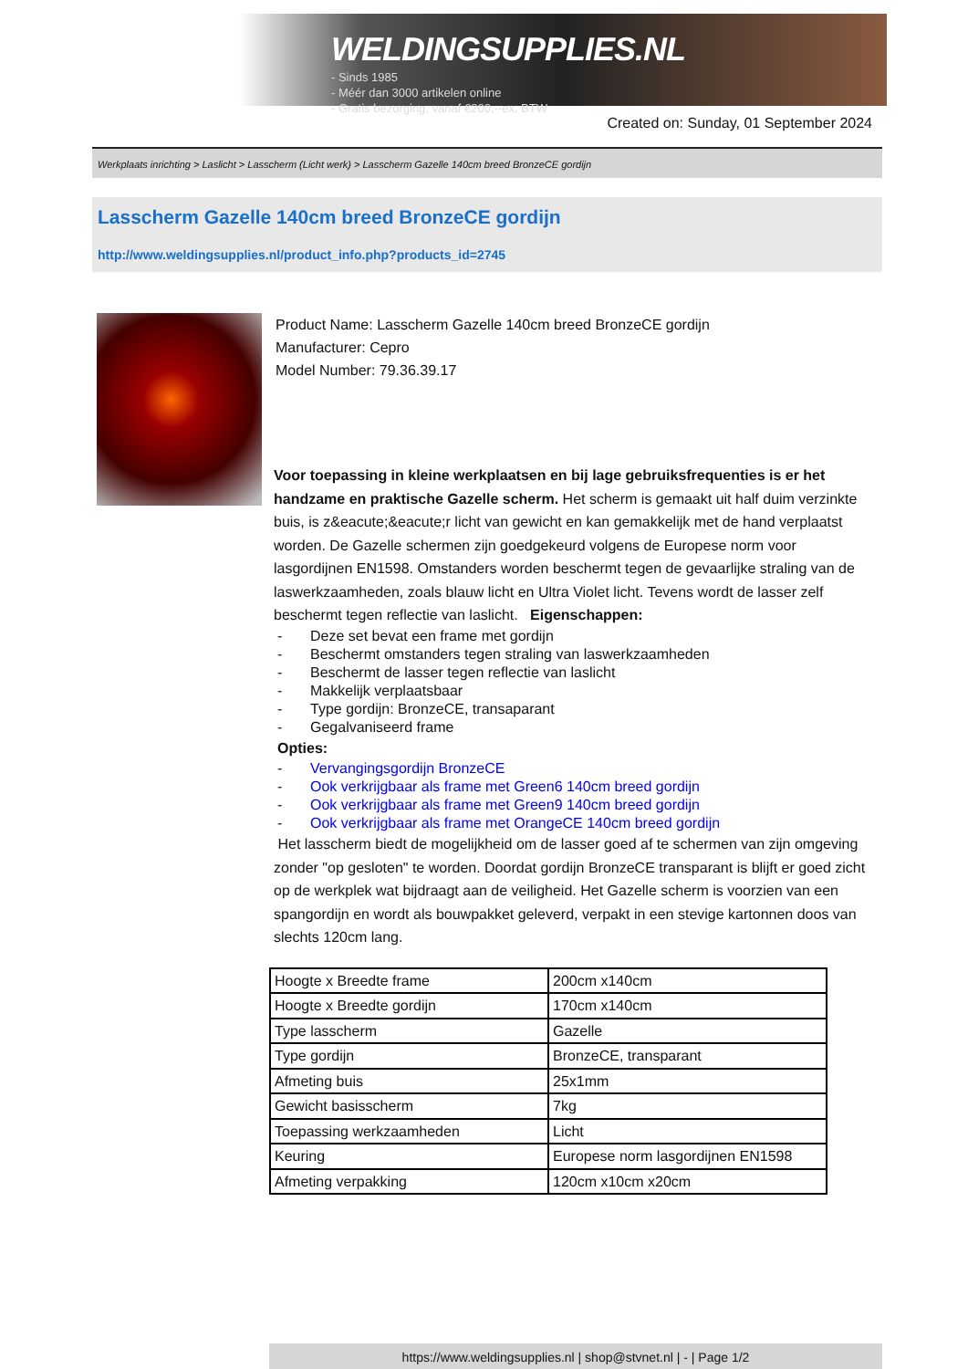WELDINGSUPPLIES.NL
- Sinds 1985
- Méér dan 3000 artikelen online
- Gratis bezorging, vanaf €200,--ex. BTW
Created on: Sunday, 01 September 2024
Werkplaats inrichting > Laslicht > Lasscherm (Licht werk) > Lasscherm Gazelle 140cm breed BronzeCE gordijn
Lasscherm Gazelle 140cm breed BronzeCE gordijn
http://www.weldingsupplies.nl/product_info.php?products_id=2745
Product Name: Lasscherm Gazelle 140cm breed BronzeCE gordijn
Manufacturer: Cepro
Model Number: 79.36.39.17
Voor toepassing in kleine werkplaatsen en bij lage gebruiksfrequenties is er het handzame en praktische Gazelle scherm. Het scherm is gemaakt uit half duim verzinkte buis, is z&eacute;&eacute;r licht van gewicht en kan gemakkelijk met de hand verplaatst worden. De Gazelle schermen zijn goedgekeurd volgens de Europese norm voor lasgordijnen EN1598. Omstanders worden beschermt tegen de gevaarlijke straling van de laswerkzaamheden, zoals blauw licht en Ultra Violet licht. Tevens wordt de lasser zelf beschermt tegen reflectie van laslicht. Eigenschappen:
- Deze set bevat een frame met gordijn
- Beschermt omstanders tegen straling van laswerkzaamheden
- Beschermt de lasser tegen reflectie van laslicht
- Makkelijk verplaatsbaar
- Type gordijn: BronzeCE, transaparant
- Gegalvaniseerd frame
Opties:
- Vervangingsgordijn BronzeCE
- Ook verkrijgbaar als frame met Green6 140cm breed gordijn
- Ook verkrijgbaar als frame met Green9 140cm breed gordijn
- Ook verkrijgbaar als frame met OrangeCE 140cm breed gordijn
Het lasscherm biedt de mogelijkheid om de lasser goed af te schermen van zijn omgeving zonder "op gesloten" te worden. Doordat gordijn BronzeCE transparant is blijft er goed zicht op de werkplek wat bijdraagt aan de veiligheid. Het Gazelle scherm is voorzien van een spangordijn en wordt als bouwpakket geleverd, verpakt in een stevige kartonnen doos van slechts 120cm lang.
| Hoogte x Breedte frame | 200cm x140cm |
| Hoogte x Breedte gordijn | 170cm x140cm |
| Type lasscherm | Gazelle |
| Type gordijn | BronzeCE, transparant |
| Afmeting buis | 25x1mm |
| Gewicht basisscherm | 7kg |
| Toepassing werkzaamheden | Licht |
| Keuring | Europese norm lasgordijnen EN1598 |
| Afmeting verpakking | 120cm x10cm x20cm |
https://www.weldingsupplies.nl | shop@stvnet.nl | - | Page 1/2